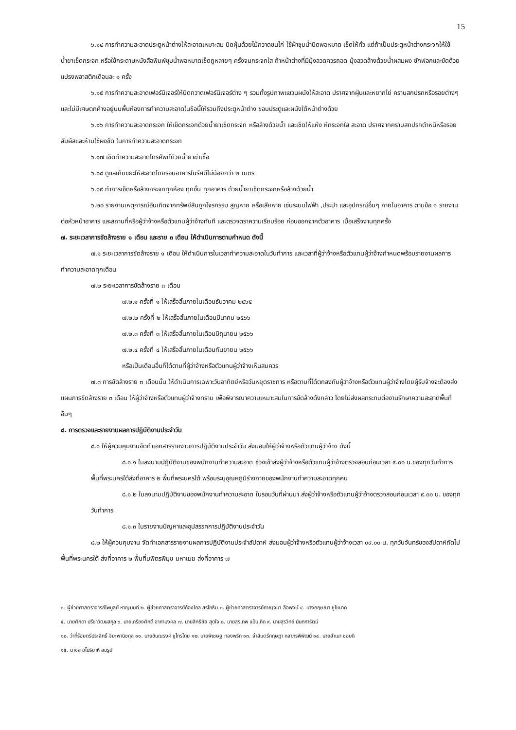15
๖.๑๔ การทำความสะอาดประตูหน้าต่างให้สะอาดเหมาะสม ปัดฝุ่นด้วยไม้กวาดขนไก่ ใช้ผ้าชุบน้ำบิดพอหมาด เช็ดให้ทั่ว แต่ถ้าเป็นประตูหน้าต่างกระจกให้ใช้น้ำยาเช็ดกระจก หรือใช้กระดาษหนังสือพิมพ์ชุบน้ำพอหมาดเช็ดถูหลายๆ ครั้งจนกระจกใส ถ้าหน้าต่างที่มีมุ้งลวดควรถอด มุ้งลวดล้างด้วยน้ำผสมผง ซักฟอกและขัดด้วยแปรงพลาสติกเดือนละ ๑ ครั้ง
๖.๑๕ การทำความสะอาดเฟอร์นิเจอร์ให้ปัดกวาดเฟอร์นิเจอร์ต่าง ๆ รวมทั้งรูปภาพแขวนผนังให้สะอาด ปราศจากฝุ่นและหยากไย่ คราบสกปรกหรือรอยต่างๆ และไม่มีเศษตกค้างอยู่บนพื้นห้องการทำความสะอาดในข้อนี้ให้รวมถึงประตูหน้าต่าง ขอบประตูและผนังใต้หน้าต่างด้วย
๖.๑๖ การทำความสะอาดกระจก ให้เช็ดกระจกด้วยน้ำยาเช็ดกระจก หรือล้างด้วยน้ำ และเช็ดให้แห้ง ห้กระจกใส สะอาด ปราศจากคราบสกปรกตำหนิหรือรอยสัมผัสและห้ามใช้ผงขัด ในการทำความสะอาดกระจก
๖.๑๗ เช็ดทำความสะอาดโทรศัพท์ด้วยน้ำยาฆ่าเชื้อ
๖.๑๘ ดูแลเก็บขยะให้สะอาดโดยรอบอาคารในรัศมีไม่น้อยกว่า ๒ เมตร
๖.๑๙ ทำการเช็ดหรือล้างกระจกทุกห้อง ทุกชั้น ทุกอาคาร ด้วยน้ำยาเช็ดกระจกหรือล้างด้วยน้ำ
๖.๒๐ รายงานเหตุการณ์อันเกิดจากทรัพย์สินถูกโจรกรรม สูญหาย หรือเสียหาย เช่นระบบไฟฟ้า ,ประปา และอุปกรณ์อื่นๆ ภายในอาคาร ตามข้อ ๑ รายงานต่อหัวหน้าอาคาร และสถานที่หรือผู้ว่าจ้างหรือตัวแทนผู้ว่าจ้างทันที และตรวจตราความเรียบร้อย ก่อนออกจากตัวอาคาร เมื่อเสร็จงานทุกครั้ง
๗. ระยะเวลาการขัดล้างราย ๑ เดือน และราย ๓ เดือน ให้ดำเนินการตามกำหนด ดังนี้
๗.๑ ระยะเวลาการขัดล้างราย ๑ เดือน ให้ดำเนินการในเวลาทำความสะอาดในวันทำการ และเวลาที่ผู้ว่าจ้างหรือตัวแทนผู้ว่าจ้างกำหนดพร้อมรายงานผลการทำความสะอาดทุกเดือน
๗.๒ ระยะเวลาการขัดล้างราย ๓ เดือน
๗.๒.๑ ครั้งที่ ๑ ให้เสร็จสิ้นภายในเดือนธันวาคม ๒๕๖๕
๗.๒.๒ ครั้งที่ ๒ ให้เสร็จสิ้นภายในเดือนมีนาคม ๒๕๖๖
๗.๒.๓ ครั้งที่ ๓ ให้เสร็จสิ้นภายในเดือนมิถุนายน ๒๕๖๖
๗.๒.๔ ครั้งที่ ๔ ให้เสร็จสิ้นภายในเดือนกันยายน ๒๕๖๖
หรือเป็นเดือนอื่นก็ได้ตามที่ผู้ว่าจ้างหรือตัวแทนผู้ว่าจ้างเห็นสมควร
๗.๓ การขัดล้างราย ๓ เดือนนั้น ให้ดำเนินการเฉพาะวันอาทิตย์หรือวันหยุดราชการ หรือตามที่ได้ตกลงกับผู้ว่าจ้างหรือตัวแทนผู้ว่าจ้างโดยผู้รับจ้างจะต้องส่งแผนการขัดล้างราย ๓ เดือน ให้ผู้ว่าจ้างหรือตัวแทนผู้ว่าจ้างทราบ เพื่อพิจารณาความเหมาะสมในการขัดล้างดังกล่าว โดยไม่ส่งผลกระทบต่องานรักษาความสะอาดพื้นที่อื่นๆ
๘. การตรวจและรายงานผลการปฏิบัติงานประจำวัน
๘.๑ ให้ผู้ควบคุมงานจัดทำเอกสารรายงานการปฏิบัติงานประจำวัน ส่งมอบให้ผู้ว่าจ้างหรือตัวแทนผู้ว่าจ้าง ดังนี้
๘.๑.๑ ใบลงนามปฏิบัติงานของพนักงานทำความสะอาด ช่วงเช้าส่งผู้ว่าจ้างหรือตัวแทนผู้ว่าจ้างตรวจสอบก่อนเวลา ๙.๐๐ น.ของทุกวันทำการ พื้นที่พระนครใต้ส่งที่อาคาร ๒ พื้นที่พระนครใต้ พร้อมระบุอุณหภูมิร่างกายของพนักงานทำความสะอาดทุกคน
๘.๑.๒ ใบลงนามปฏิบัติงานของพนักงานทำความสะอาด ในรอบวันที่ผ่านมา ส่งผู้ว่าจ้างหรือตัวแทนผู้ว่าจ้างตรวจสอบก่อนเวลา ๙.๐๐ น. ของทุกวันทำการ
๘.๑.๓ ใบรายงานปัญหาและอุปสรรคการปฏิบัติงานประจำวัน
๘.๒ ให้ผู้ควบคุมงาน จัดทำเอกสารรายงานผลการปฏิบัติงานประจำสัปดาห์ ส่งมอบผู้ว่าจ้างหรือตัวแทนผู้ว่าจ้างเวลา ๐๙.๐๐ น. ทุกวันจันทร์ของสัปดาห์ถัดไป พื้นที่พระนครใต้ ส่งที่อาคาร ๒ พื้นที่บพิตรพิมุข มหาเมฆ ส่งที่อาคาร ๗
๑. ผู้ช่วยศาสตราจารย์ไพบูลย์ หาญมนต์ ๒. ผู้ช่วยศาสตราจารย์ก้องไกล สรโยธิน ๓. ผู้ช่วยศาสตราจารย์กาญจนา ลือพงษ์ ๔. นางกฤษณา ชูโชนาค
๕. นายศักดา ปรีชาวัฒนสกุล ๖. นายเกรียงศักดิ์ อาภามงคล ๗. นายสิทธิชัย สุดใจ ๘. นายสุรเทพ แป้นเกิด ๙. นายสุรวิทย์ นันทการัตน์
๑๐. ว่าที่ร้อยตรีประสิทธิ์ จิยะพานิชกุล ๑๑. นายขินณรงค์ ชูไกรไทย ๑๒. นายพิเชษฐ ทองพริก ๑๓. จ่าสิบตรีกฤษฎา กลาภรพิพัฒน์ ๑๔. นายสำเนา ชอบดี
๑๕. นางสาวโมริยาห์ สมรูป